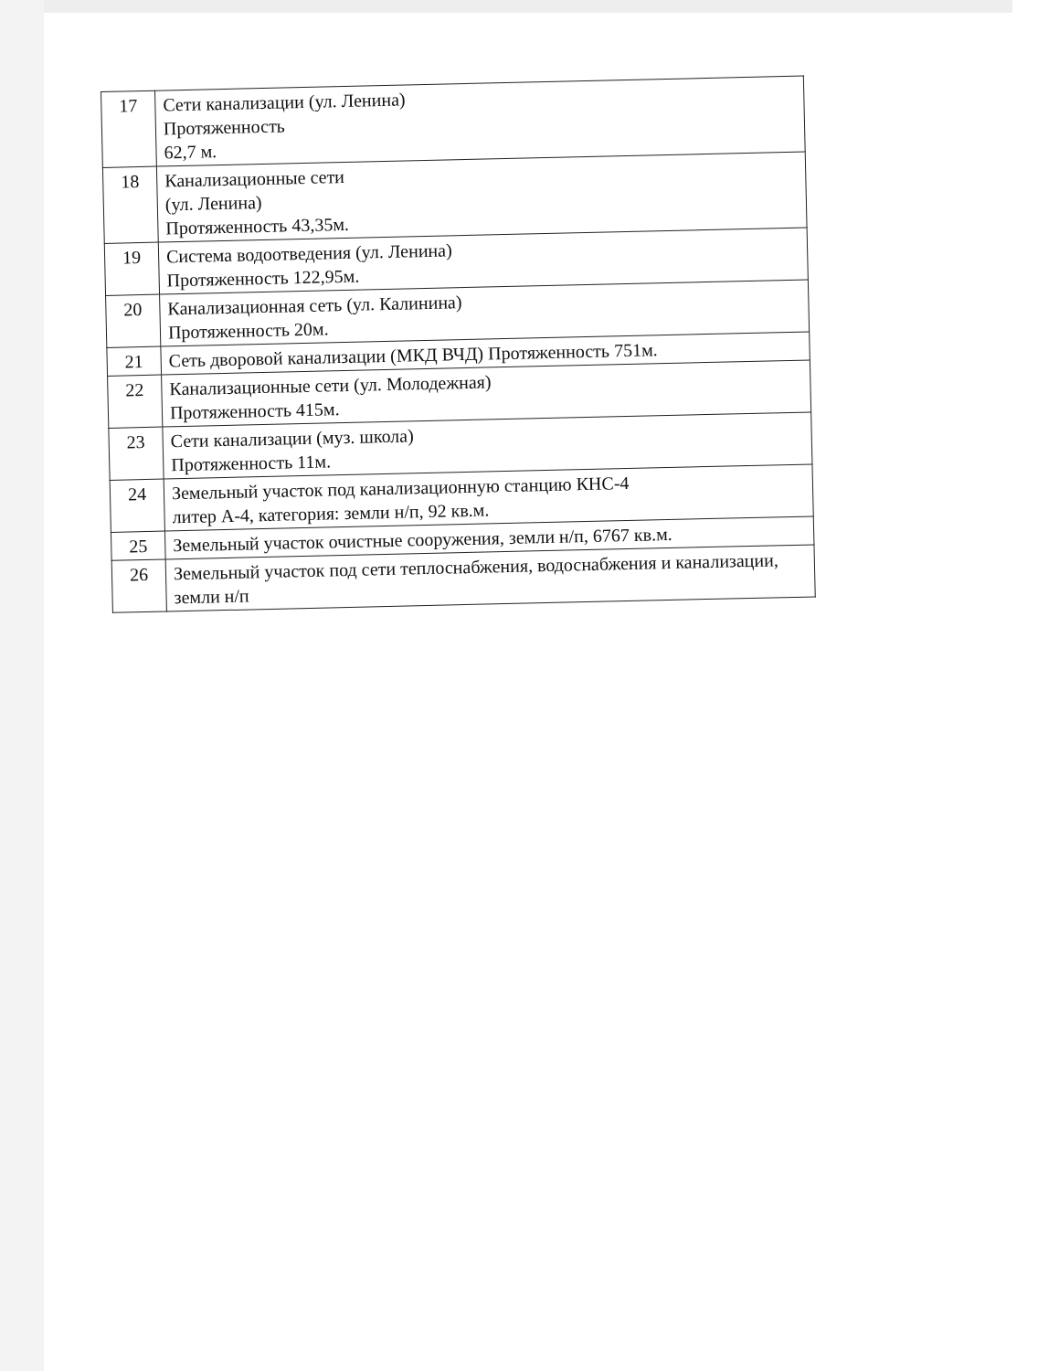| 17 | Сети канализации (ул. Ленина) Протяженность 62,7 м. |
| 18 | Канализационные сети (ул. Ленина) Протяженность 43,35м. |
| 19 | Система водоотведения (ул. Ленина) Протяженность 122,95м. |
| 20 | Канализационная сеть (ул. Калинина) Протяженность 20м. |
| 21 | Сеть дворовой канализации (МКД ВЧД) Протяженность 751м. |
| 22 | Канализационные сети (ул. Молодежная) Протяженность 415м. |
| 23 | Сети канализации (муз. школа) Протяженность 11м. |
| 24 | Земельный участок под канализационную станцию КНС-4 литер А-4, категория: земли н/п, 92 кв.м. |
| 25 | Земельный участок очистные сооружения, земли н/п, 6767 кв.м. |
| 26 | Земельный участок под сети теплоснабжения, водоснабжения и канализации, земли н/п |